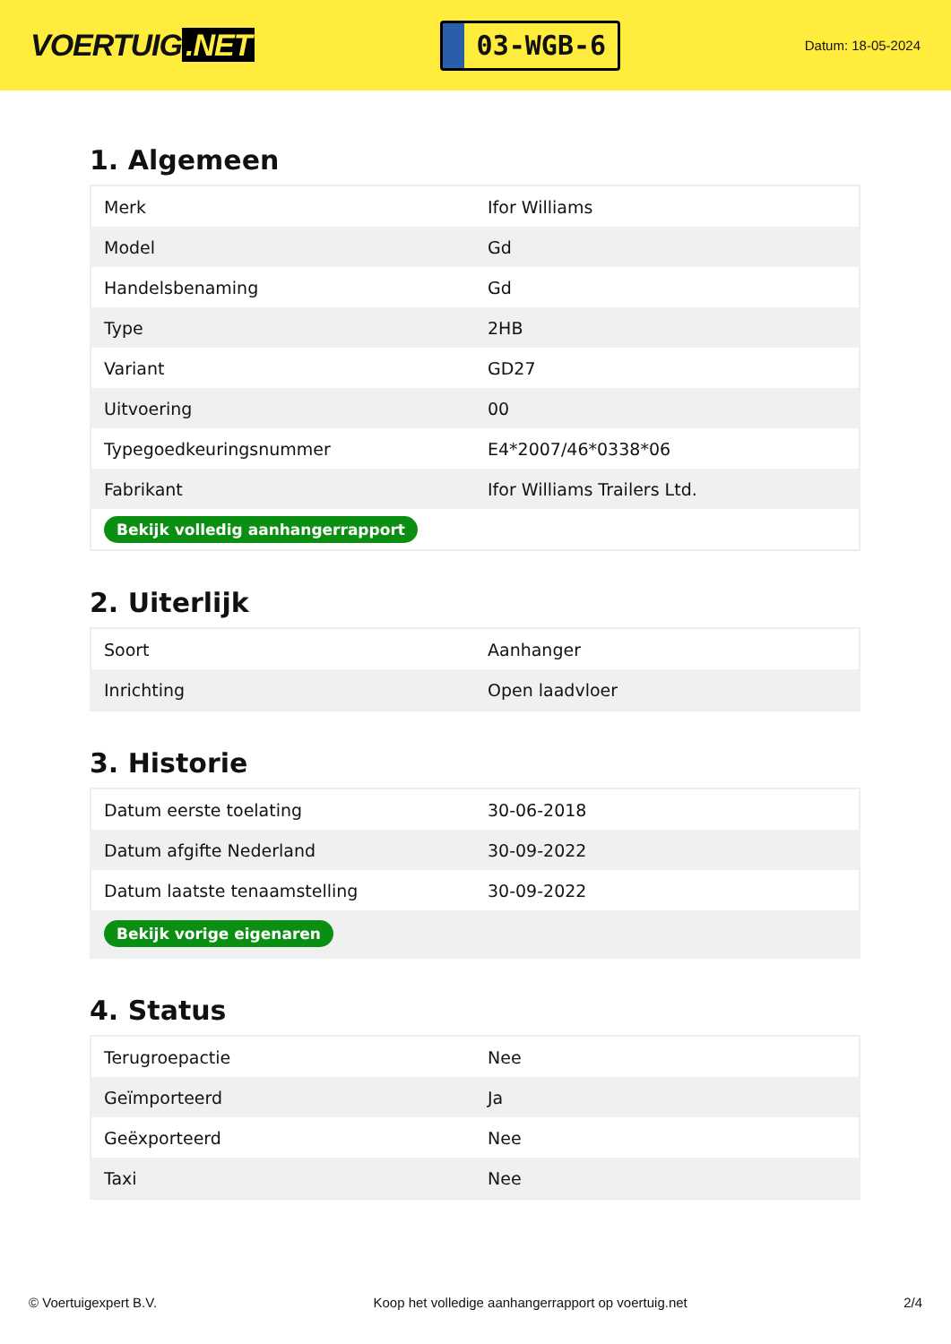VOERTUIG.NET
03-WGB-6
Datum: 18-05-2024
1. Algemeen
| Merk | Ifor Williams |
| Model | Gd |
| Handelsbenaming | Gd |
| Type | 2HB |
| Variant | GD27 |
| Uitvoering | 00 |
| Typegoedkeuringsnummer | E4*2007/46*0338*06 |
| Fabrikant | Ifor Williams Trailers Ltd. |
| Bekijk volledig aanhangerrapport | |
2. Uiterlijk
| Soort | Aanhanger |
| Inrichting | Open laadvloer |
3. Historie
| Datum eerste toelating | 30-06-2018 |
| Datum afgifte Nederland | 30-09-2022 |
| Datum laatste tenaamstelling | 30-09-2022 |
| Bekijk vorige eigenaren | |
4. Status
| Terugroepactie | Nee |
| Geïmporteerd | Ja |
| Geëxporteerd | Nee |
| Taxi | Nee |
© Voertuigexpert B.V. Koop het volledige aanhangerrapport op voertuig.net 2/4